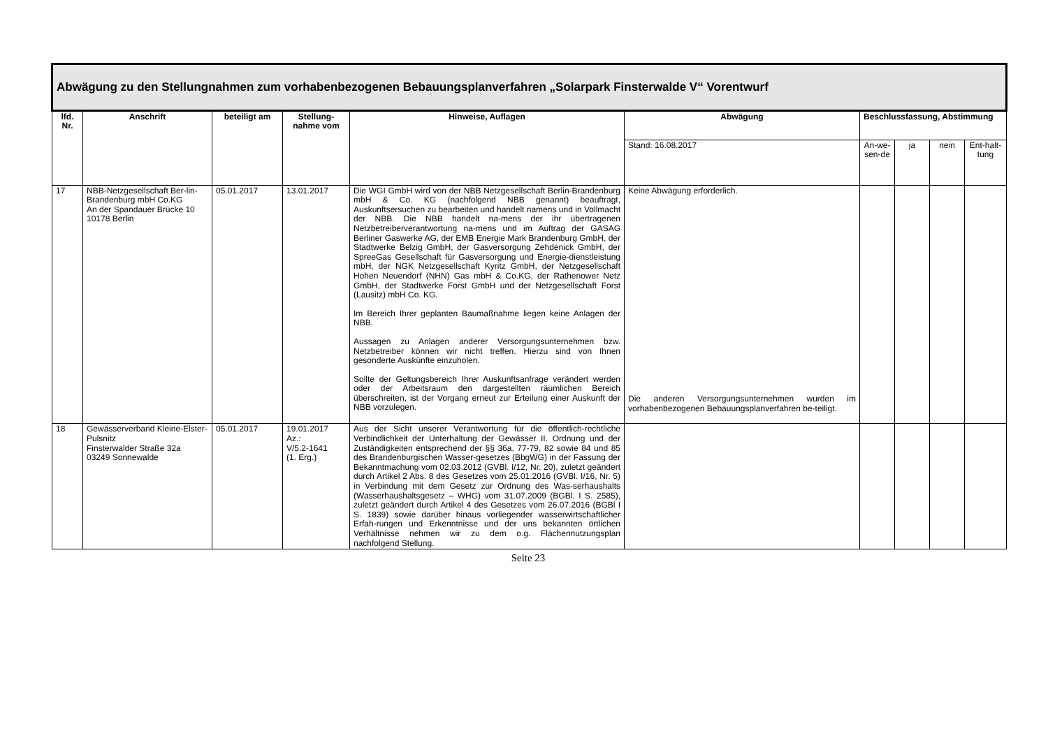| Abwägung zu den Stellungnahmen zum vorhabenbezogenen Bebauungsplanverfahren „Solarpark Finsterwalde V“ Vorentwurf | | | | | | | | | |
| --- | --- | --- | --- | --- | --- | --- | --- | --- | --- |
| lfd. Nr. | Anschrift | beteiligt am | Stellung-nahme vom | Hinweise, Auflagen | Abwägung | Beschlussfassung, Abstimmung | | | |
| | | | | | Stand: 16.08.2017 | An-we-sen-de | ja | nein | Ent-halt-tung |
| 17 | NBB-Netzgesellschaft Ber-lin-Brandenburg mbH Co.KG An der Spandauer Brücke 10 10178 Berlin | 05.01.2017 | 13.01.2017 | Die WGI GmbH wird von der NBB Netzgesellschaft Berlin-Brandenburg mbH & Co. KG (nachfolgend NBB genannt) beauftragt, Auskunftsersuchen zu bearbeiten und handelt namens und in Vollmacht der NBB. Die NBB handelt na-mens der ihr übertragenen Netzbetreiberverantwortung na-mens und im Auftrag der GASAG Berliner Gaswerke AG, der EMB Energie Mark Brandenburg GmbH, der Stadtwerke Belzig GmbH, der Gasversorgung Zehdenick GmbH, der SpreeGas Gesellschaft für Gasversorgung und Energie-dienstleistung mbH, der NGK Netzgesellschaft Kyritz GmbH, der Netzgesellschaft Hohen Neuendorf (NHN) Gas mbH & Co.KG, der Rathenower Netz GmbH, der Stadtwerke Forst GmbH und der Netzgesellschaft Forst (Lausitz) mbH Co. KG. Im Bereich Ihrer geplanten Baumaßnahme liegen keine Anlagen der NBB. Aussagen zu Anlagen anderer Versorgungsunternehmen bzw. Netzbetreiber können wir nicht treffen. Hierzu sind von Ihnen gesonderte Auskünfte einzuholen. Sollte der Geltungsbereich Ihrer Auskunftsanfrage verändert werden oder der Arbeitsraum den dargestellten räumlichen Bereich überschreiten, ist der Vorgang erneut zur Erteilung einer Auskunft der NBB vorzulegen. | Keine Abwägung erforderlich. Die anderen Versorgungsunternehmen wurden im vorhabenbezogenen Bebauungsplanverfahren be-teiligt. | | | | |
| 18 | Gewässerverband Kleine-Elster-Pulsnitz Finsterwalder Straße 32a 03249 Sonnewalde | 05.01.2017 | 19.01.2017 Az.: V/5.2-1641 (1. Erg.) | Aus der Sicht unserer Verantwortung für die öffentlich-rechtliche Verbindlichkeit der Unterhaltung der Gewässer II. Ordnung und der Zuständigkeiten entsprechend der §§ 36a, 77-79, 82 sowie 84 und 85 des Brandenburgischen Wasser-gesetzes (BbgWG) in der Fassung der Bekanntmachung vom 02.03.2012 (GVBl. I/12, Nr. 20), zuletzt geändert durch Artikel 2 Abs. 8 des Gesetzes vom 25.01.2016 (GVBl. I/16, Nr. 5) in Verbindung mit dem Gesetz zur Ordnung des Was-serhaushalts (Wasserhaushaltsgesetz – WHG) vom 31.07.2009 (BGBl. I S. 2585), zuletzt geändert durch Artikel 4 des Gesetzes vom 26.07.2016 (BGBl I S. 1839) sowie darüber hinaus vorliegender wasserwirtschaftlicher Erfah-rungen und Erkenntnisse und der uns bekannten örtlichen Verhältnisse nehmen wir zu dem o.g. Flächennutzungsplan nachfolgend Stellung. | | | | | |
Seite 23